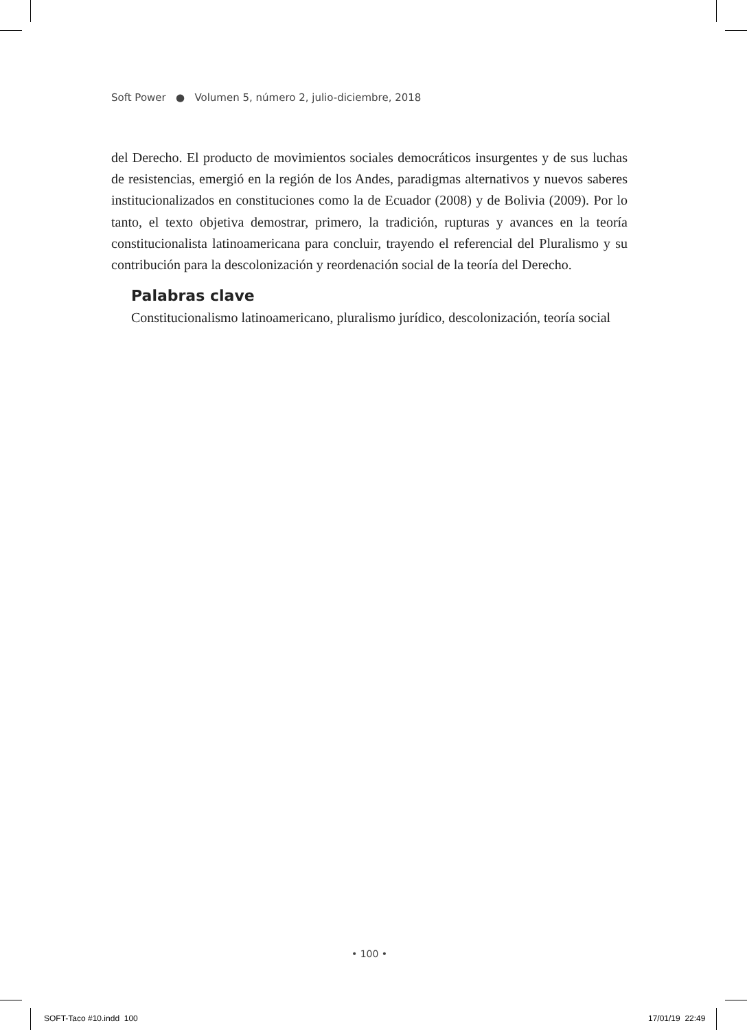Soft Power ● Volumen 5, número 2, julio-diciembre, 2018
del Derecho. El producto de movimientos sociales democráticos insurgentes y de sus luchas de resistencias, emergió en la región de los Andes, paradigmas alternativos y nuevos saberes institucionalizados en constituciones como la de Ecuador (2008) y de Bolivia (2009). Por lo tanto, el texto objetiva demostrar, primero, la tradición, rupturas y avances en la teoría constitucionalista latinoamericana para concluir, trayendo el referencial del Pluralismo y su contribución para la descolonización y reordenación social de la teoría del Derecho.
Palabras clave
Constitucionalismo latinoamericano, pluralismo jurídico, descolonización, teoría social
• 100 •
SOFT-Taco #10.indd 100 17/01/19 22:49